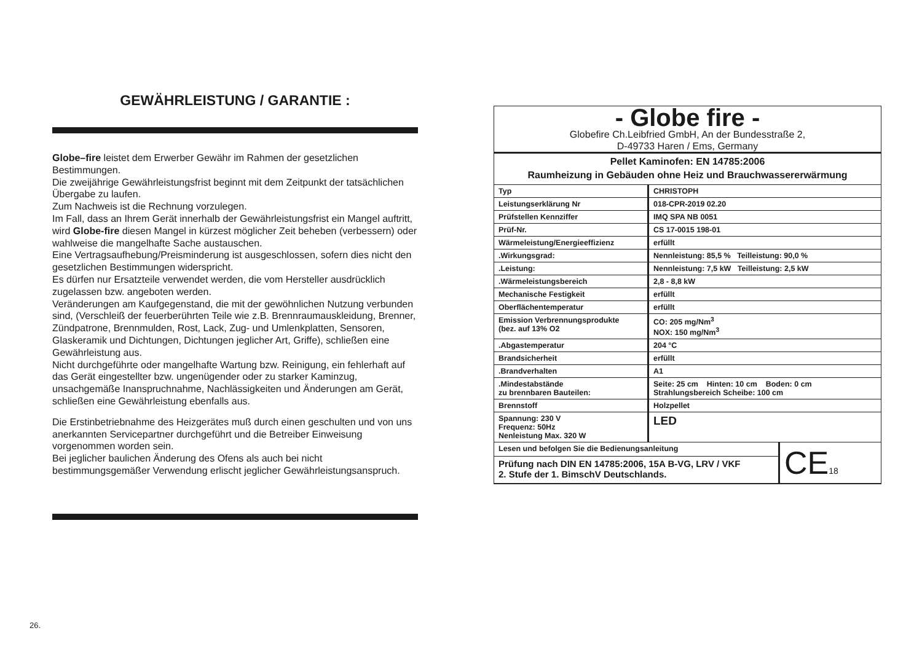GEWÄHRLEISTUNG / GARANTIE :
Globe–fire leistet dem Erwerber Gewähr im Rahmen der gesetzlichen Bestimmungen.
Die zweijährige Gewährleistungsfrist beginnt mit dem Zeitpunkt der tatsächlichen Übergabe zu laufen.
Zum Nachweis ist die Rechnung vorzulegen.
Im Fall, dass an Ihrem Gerät innerhalb der Gewährleistungsfrist ein Mangel auftritt, wird Globe-fire diesen Mangel in kürzest möglicher Zeit beheben (verbessern) oder wahlweise die mangelhafte Sache austauschen.
Eine Vertragsaufhebung/Preisminderung ist ausgeschlossen, sofern dies nicht den gesetzlichen Bestimmungen widerspricht.
Es dürfen nur Ersatzteile verwendet werden, die vom Hersteller ausdrücklich zugelassen bzw. angeboten werden.
Veränderungen am Kaufgegenstand, die mit der gewöhnlichen Nutzung verbunden sind, (Verschleiß der feuerberührten Teile wie z.B. Brennraumauskleidung, Brenner, Zündpatrone, Brennmulden, Rost, Lack, Zug- und Umlenkplatten, Sensoren, Glaskeramik und Dichtungen, Dichtungen jeglicher Art, Griffe), schließen eine Gewährleistung aus.
Nicht durchgeführte oder mangelhafte Wartung bzw. Reinigung, ein fehlerhaft auf das Gerät eingestellter bzw. ungenügender oder zu starker Kaminzug, unsachgemäße Inanspruchnahme, Nachlässigkeiten und Änderungen am Gerät, schließen eine Gewährleistung ebenfalls aus.
Die Erstinbetriebnahme des Heizgerätes muß durch einen geschulten und von uns anerkannten Servicepartner durchgeführt und die Betreiber Einweisung vorgenommen worden sein.
Bei jeglicher baulichen Änderung des Ofens als auch bei nicht bestimmungsgemäßer Verwendung erlischt jeglicher Gewährleistungsanspruch.
- Globe fire -
Globefire Ch.Leibfried GmbH, An der Bundesstraße 2,
D-49733 Haren / Ems, Germany
Pellet Kaminofen: EN 14785:2006
Raumheizung in Gebäuden ohne Heiz und Brauchwassererwärmung
| Typ | CHRISTOPH |
| Leistungserklärung Nr | 018-CPR-2019 02.20 |
| Prüfstellen Kennziffer | IMQ SPA NB 0051 |
| Prüf-Nr. | CS 17-0015 198-01 |
| Wärmeleistung/Energieeffizienz | erfüllt |
| .Wirkungsgrad: | Nennleistung: 85,5 % Teilleistung: 90,0 % |
| .Leistung: | Nennleistung: 7,5 kW Teilleistung: 2,5 kW |
| .Wärmeleistungsbereich | 2,8 - 8,8 kW |
| Mechanische Festigkeit | erfüllt |
| Oberflächentemperatur | erfüllt |
| Emission Verbrennungsprodukte (bez. auf 13% O2 | CO: 205 mg/Nm<sup>3</sup> NOX: 150 mg/Nm<sup>3</sup> |
| .Abgastemperatur | 204 °C |
| Brandsicherheit | erfüllt |
| .Brandverhalten | A1 |
| .Mindestabstände zu brennbaren Bauteilen: | Seite: 25 cm Hinten: 10 cm Boden: 0 cm Strahlungsbereich Scheibe: 100 cm |
| Brennstoff | Holzpellet |
| Spannung: 230 V Frequenz: 50Hz Nenleistung Max. 320 W | LED |
| Lesen und befolgen Sie die Bedienungsanleitung | CE 18 |
| Prüfung nach DIN EN 14785:2006, 15A B-VG, LRV / VKF 2. Stufe der 1. BimschV Deutschlands. | |
26.